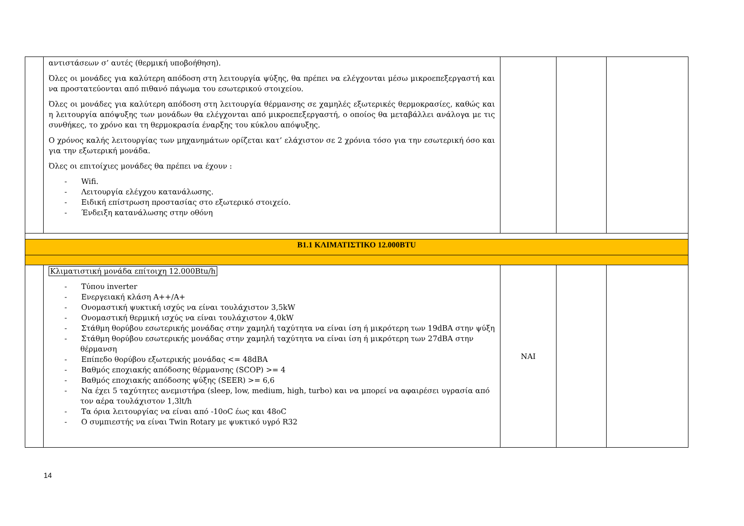| | αντιστάσεων σ’ αυτές (θερμική υποβοήθηση). Όλες οι μονάδες για καλύτερη απόδοση στη λειτουργία ψύξης, θα πρέπει να ελέγχονται μέσω μικροεπεξεργαστή και να προστατεύονται από πιθανό πάγωμα του εσωτερικού στοιχείου. Όλες οι μονάδες για καλύτερη απόδοση στη λειτουργία θέρμανσης σε χαμηλές εξωτερικές θερμοκρασίες, καθώς και η λειτουργία απόψυξης των μονάδων θα ελέγχονται από μικροεπεξεργαστή, ο οποίος θα μεταβάλλει ανάλογα με τις συνθήκες, το χρόνο και τη θερμοκρασία έναρξης του κύκλου απόψυξης. Ο χρόνος καλής λειτουργίας των μηχανημάτων ορίζεται κατ’ ελάχιστον σε 2 χρόνια τόσο για την εσωτερική όσο και για την εξωτερική μονάδα. Όλες οι επιτοίχιες μονάδες θα πρέπει να έχουν : - Wifi. - Λειτουργία ελέγχου κατανάλωσης. - Ειδική επίστρωση προστασίας στο εξωτερικό στοιχείο. - Ένδειξη κατανάλωσης στην οθόνη | | | |
| Β1.1 ΚΛΙΜΑΤΙΣΤΙΚΟ 12.000BTU | | | | |
| | Κλιματιστική μονάδα επίτοιχη 12.000Btu/h - Τύπου inverter - Ενεργειακή κλάση Α++/Α+ - Ονομαστική ψυκτική ισχύς να είναι τουλάχιστον 3,5kW - Ονομαστική θερμική ισχύς να είναι τουλάχιστον 4,0kW - Στάθμη θορύβου εσωτερικής μονάδας στην χαμηλή ταχύτητα να είναι ίση ή μικρότερη των 19dBA στην ψύξη - Στάθμη θορύβου εσωτερικής μονάδας στην χαμηλή ταχύτητα να είναι ίση ή μικρότερη των 27dBA στην θέρμανση - Επίπεδο θορύβου εξωτερικής μονάδας <= 48dBA - Βαθμός εποχιακής απόδοσης θέρμανσης (SCOP) >= 4 - Βαθμός εποχιακής απόδοσης ψύξης (SEER) >= 6,6 - Να έχει 5 ταχύτητες ανεμιστήρα (sleep, low, medium, high, turbo) και να μπορεί να αφαιρέσει υγρασία από τον αέρα τουλάχιστον 1,3lt/h - Τα όρια λειτουργίας να είναι από -10oC έως και 48oC - Ο συμπιεστής να είναι Twin Rotary με ψυκτικό υγρό R32 | ΝΑΙ | | |
14